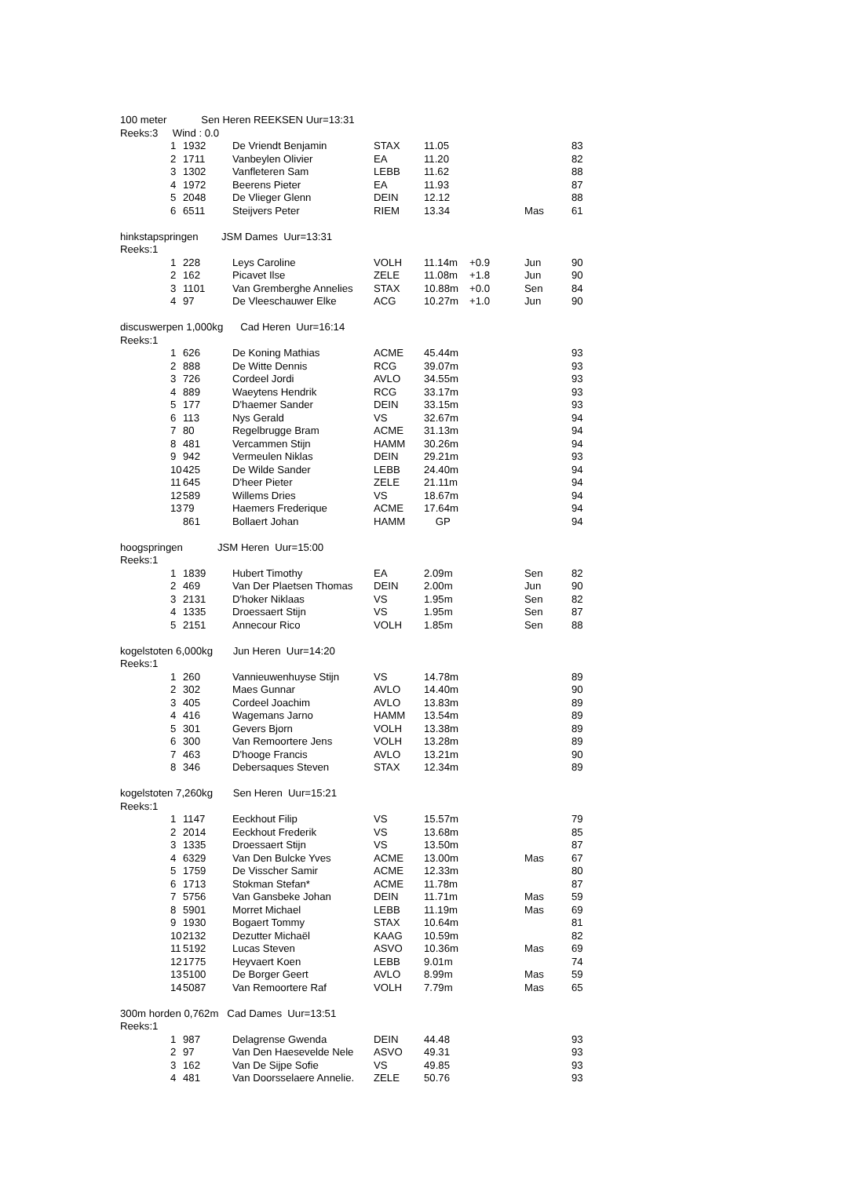100 meter Sen Heren REEKSEN Uur=13:31
Reeks:3 Wind : 0.0
| | 1 | 1932 | De Vriendt Benjamin | STAX | 11.05 | | | 83 |
| | 2 | 1711 | Vanbeylen Olivier | EA | 11.20 | | | 82 |
| | 3 | 1302 | Vanfleteren Sam | LEBB | 11.62 | | | 88 |
| | 4 | 1972 | Beerens Pieter | EA | 11.93 | | | 87 |
| | 5 | 2048 | De Vlieger Glenn | DEIN | 12.12 | | | 88 |
| | 6 | 6511 | Steijvers Peter | RIEM | 13.34 | | Mas | 61 |
hinkstapspringen JSM Dames Uur=13:31
Reeks:1
| | 1 | 228 | Leys Caroline | VOLH | 11.14m | +0.9 | Jun | 90 |
| | 2 | 162 | Picavet Ilse | ZELE | 11.08m | +1.8 | Jun | 90 |
| | 3 | 1101 | Van Gremberghe Annelies | STAX | 10.88m | +0.0 | Sen | 84 |
| | 4 | 97 | De Vleeschauwer Elke | ACG | 10.27m | +1.0 | Jun | 90 |
discuswerpen 1,000kg Cad Heren Uur=16:14
Reeks:1
| | 1 | 626 | De Koning Mathias | ACME | 45.44m | | | 93 |
| | 2 | 888 | De Witte Dennis | RCG | 39.07m | | | 93 |
| | 3 | 726 | Cordeel Jordi | AVLO | 34.55m | | | 93 |
| | 4 | 889 | Waeytens Hendrik | RCG | 33.17m | | | 93 |
| | 5 | 177 | D'haemer Sander | DEIN | 33.15m | | | 93 |
| | 6 | 113 | Nys Gerald | VS | 32.67m | | | 94 |
| | 7 | 80 | Regelbrugge Bram | ACME | 31.13m | | | 94 |
| | 8 | 481 | Vercammen Stijn | HAMM | 30.26m | | | 94 |
| | 9 | 942 | Vermeulen Niklas | DEIN | 29.21m | | | 93 |
| | 10 | 425 | De Wilde Sander | LEBB | 24.40m | | | 94 |
| | 11 | 645 | D'heer Pieter | ZELE | 21.11m | | | 94 |
| | 12 | 589 | Willems Dries | VS | 18.67m | | | 94 |
| | 13 | 79 | Haemers Frederique | ACME | 17.64m | | | 94 |
| | | 861 | Bollaert Johan | HAMM | GP | | | 94 |
hoogspringen JSM Heren Uur=15:00
Reeks:1
| | 1 | 1839 | Hubert Timothy | EA | 2.09m | | Sen | 82 |
| | 2 | 469 | Van Der Plaetsen Thomas | DEIN | 2.00m | | Jun | 90 |
| | 3 | 2131 | D'hoker Niklaas | VS | 1.95m | | Sen | 82 |
| | 4 | 1335 | Droessaert Stijn | VS | 1.95m | | Sen | 87 |
| | 5 | 2151 | Annecour Rico | VOLH | 1.85m | | Sen | 88 |
kogelstoten 6,000kg Jun Heren Uur=14:20
Reeks:1
| | 1 | 260 | Vannieuwenhuyse Stijn | VS | 14.78m | | | 89 |
| | 2 | 302 | Maes Gunnar | AVLO | 14.40m | | | 90 |
| | 3 | 405 | Cordeel Joachim | AVLO | 13.83m | | | 89 |
| | 4 | 416 | Wagemans Jarno | HAMM | 13.54m | | | 89 |
| | 5 | 301 | Gevers Bjorn | VOLH | 13.38m | | | 89 |
| | 6 | 300 | Van Remoortere Jens | VOLH | 13.28m | | | 89 |
| | 7 | 463 | D'hooge Francis | AVLO | 13.21m | | | 90 |
| | 8 | 346 | Debersaques Steven | STAX | 12.34m | | | 89 |
kogelstoten 7,260kg Sen Heren Uur=15:21
Reeks:1
| | 1 | 1147 | Eeckhout Filip | VS | 15.57m | | | 79 |
| | 2 | 2014 | Eeckhout Frederik | VS | 13.68m | | | 85 |
| | 3 | 1335 | Droessaert Stijn | VS | 13.50m | | | 87 |
| | 4 | 6329 | Van Den Bulcke Yves | ACME | 13.00m | | Mas | 67 |
| | 5 | 1759 | De Visscher Samir | ACME | 12.33m | | | 80 |
| | 6 | 1713 | Stokman Stefan* | ACME | 11.78m | | | 87 |
| | 7 | 5756 | Van Gansbeke Johan | DEIN | 11.71m | | Mas | 59 |
| | 8 | 5901 | Morret Michael | LEBB | 11.19m | | Mas | 69 |
| | 9 | 1930 | Bogaert Tommy | STAX | 10.64m | | | 81 |
| | 10 | 2132 | Dezutter Michaël | KAAG | 10.59m | | | 82 |
| | 11 | 5192 | Lucas Steven | ASVO | 10.36m | | Mas | 69 |
| | 12 | 1775 | Heyvaert Koen | LEBB | 9.01m | | | 74 |
| | 13 | 5100 | De Borger Geert | AVLO | 8.99m | | Mas | 59 |
| | 14 | 5087 | Van Remoortere Raf | VOLH | 7.79m | | Mas | 65 |
300m horden 0,762m Cad Dames Uur=13:51
Reeks:1
| | 1 | 987 | Delagrense Gwenda | DEIN | 44.48 | | | 93 |
| | 2 | 97 | Van Den Haesevelde Nele | ASVO | 49.31 | | | 93 |
| | 3 | 162 | Van De Sijpe Sofie | VS | 49.85 | | | 93 |
| | 4 | 481 | Van Doorsselaere Annelie. | ZELE | 50.76 | | | 93 |